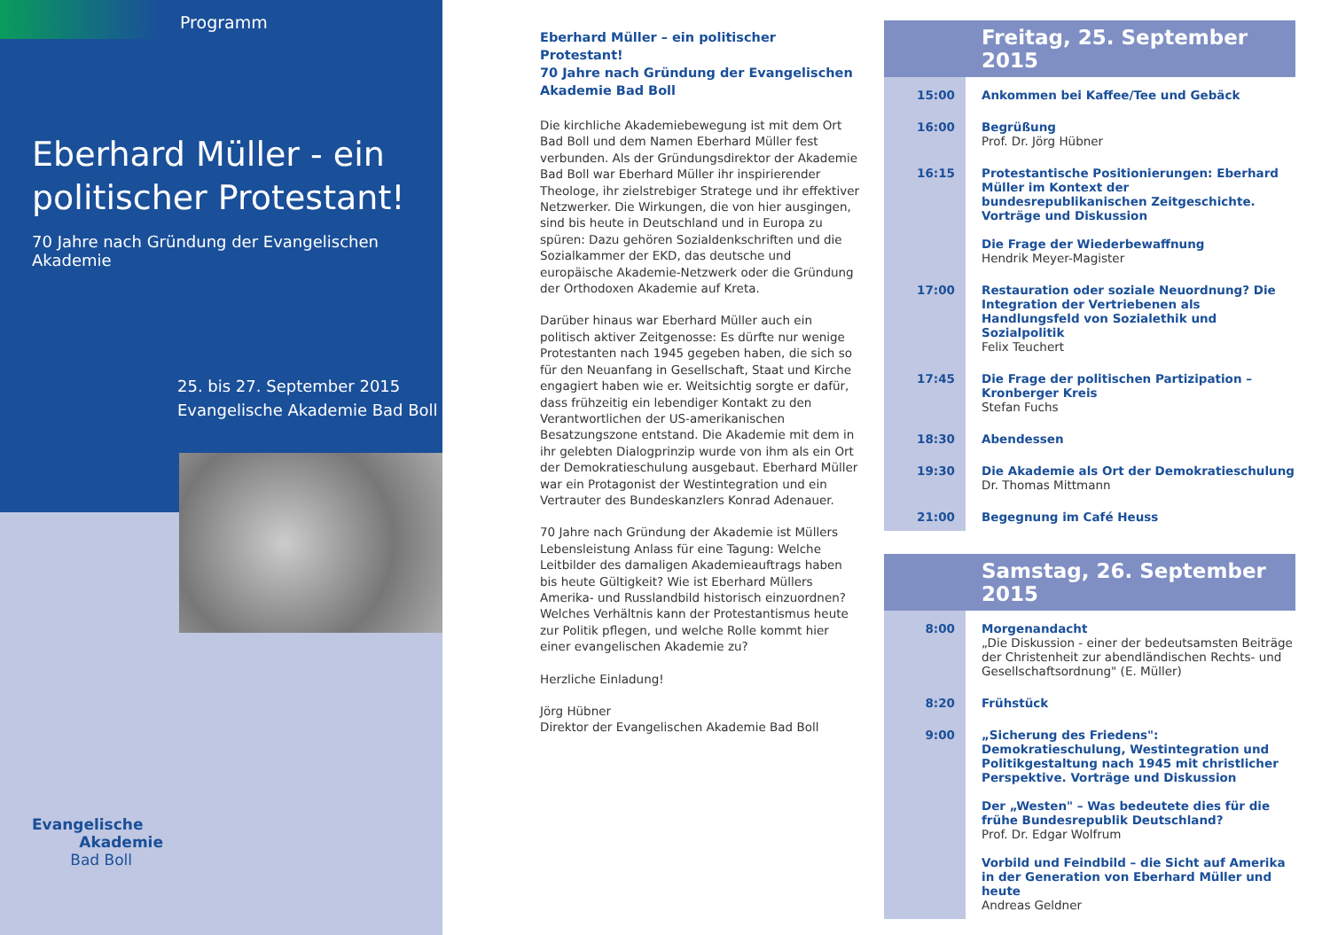Programm
Eberhard Müller - ein
politischer Protestant!
70 Jahre nach Gründung der Evangelischen Akademie
25. bis 27. September 2015
Evangelische Akademie Bad Boll
Evangelische
Akademie
Bad Boll
Eberhard Müller – ein politischer Protestant!
70 Jahre nach Gründung der Evangelischen Akademie Bad Boll
Die kirchliche Akademiebewegung ist mit dem Ort Bad Boll und dem Namen Eberhard Müller fest verbunden. Als der Gründungsdirektor der Akademie Bad Boll war Eberhard Müller ihr inspirierender Theologe, ihr ziel­strebiger Stratege und ihr effektiver Netzwerker. Die Wirkungen, die von hier ausgingen, sind bis heute in Deutschland und in Europa zu spüren: Dazu gehören Sozialdenkschriften und die Sozialkammer der EKD, das deutsche und europäische Akademie-Netzwerk oder die Gründung der Orthodoxen Akademie auf Kreta.
Darüber hinaus war Eberhard Müller auch ein politisch aktiver Zeitgenosse: Es dürfte nur wenige Protestanten nach 1945 gegeben haben, die sich so für den Neuanfang in Gesellschaft, Staat und Kirche engagiert haben wie er. Weitsichtig sorgte er dafür, dass frühzeitig ein lebendiger Kontakt zu den Verantwortlichen der US-amerikanischen Besatzungszone entstand. Die Akademie mit dem in ihr gelebten Dialogprinzip wurde von ihm als ein Ort der Demokratieschulung ausgebaut. Eberhard Müller war ein Protagonist der Westintegration und ein Vertrauter des Bundeskanzlers Konrad Adenauer.
70 Jahre nach Gründung der Akademie ist Müllers Lebensleistung Anlass für eine Tagung: Welche Leitbilder des damaligen Akademieauftrags haben bis heute Gültig­keit? Wie ist Eberhard Müllers Amerika- und Russlandbild historisch einzuordnen? Welches Verhältnis kann der Pro­testantismus heute zur Politik pflegen, und welche Rolle kommt hier einer evangelischen Akademie zu?
Herzliche Einladung!
Jörg Hübner
Direktor der Evangelischen Akademie Bad Boll
Freitag, 25. September 2015
| 15:00 | Ankommen bei Kaffee/Tee und Gebäck |
| 16:00 | Begrüßung Prof. Dr. Jörg Hübner |
| 16:15 | Protestantische Positionierungen: Eberhard Müller im Kontext der bundesrepublikanischen Zeit­geschichte. Vorträge und Diskussion Die Frage der Wiederbewaffnung Hendrik Meyer-Magister |
| 17:00 | Restauration oder soziale Neuordnung? Die Integration der Vertriebenen als Handlungsfeld von Sozialethik und Sozialpolitik Felix Teuchert |
| 17:45 | Die Frage der politischen Partizipation – Kronberger Kreis Stefan Fuchs |
| 18:30 | Abendessen |
| 19:30 | Die Akademie als Ort der Demokratieschulung Dr. Thomas Mittmann |
| 21:00 | Begegnung im Café Heuss |
Samstag, 26. September 2015
| 8:00 | Morgenandacht „Die Diskussion - einer der bedeutsamsten Beiträge der Christenheit zur abendländischen Rechts- und Gesellschaftsordnung" (E. Müller) |
| 8:20 | Frühstück |
| 9:00 | „Sicherung des Friedens": Demokratieschulung, Westintegration und Politikgestaltung nach 1945 mit christlicher Perspektive. Vorträge und Diskussion Der „Westen" – Was bedeutete dies für die frühe Bundesrepublik Deutschland? Prof. Dr. Edgar Wolfrum Vorbild und Feindbild – die Sicht auf Amerika in der Generation von Eberhard Müller und heute Andreas Geldner |